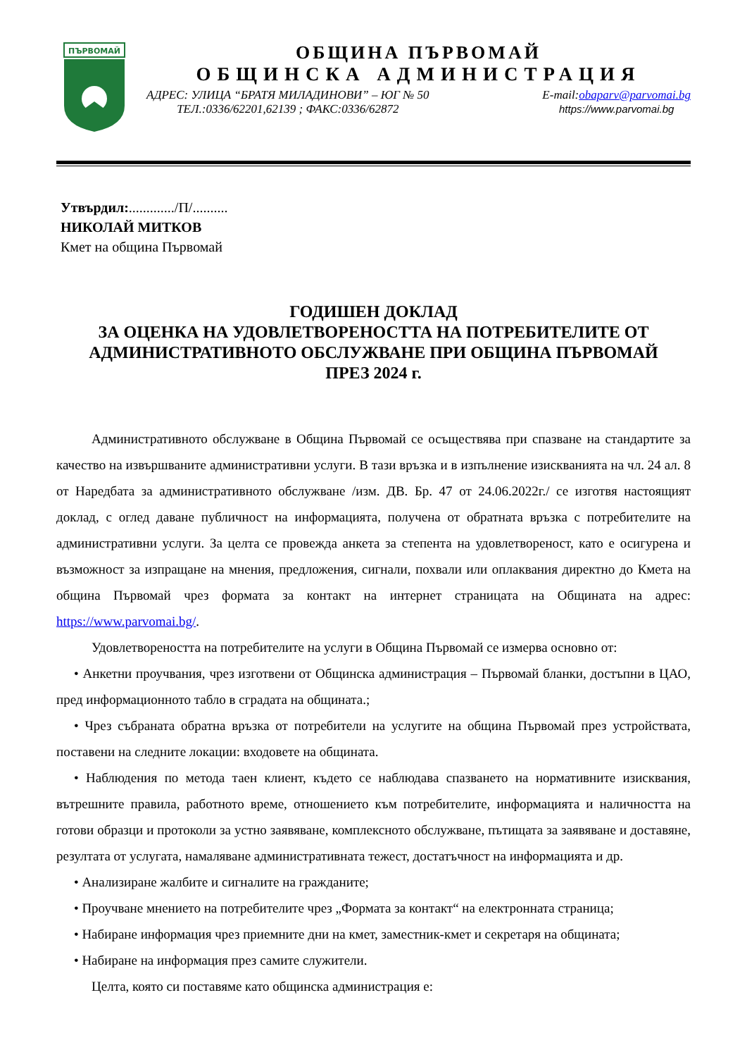ПЪРВОМАЙ
ОБЩИНА ПЪРВОМАЙ
ОБЩИНСКА АДМИНИСТРАЦИЯ
АДРЕС: УЛИЦА “БРАТЯ МИЛАДИНОВИ” – ЮГ № 50
ТЕЛ.:0336/62201,62139 ; ФАКС:0336/62872
E-mail:obaparv@parvomai.bg
https://www.parvomai.bg
Утвърдил:............./П/..........
НИКОЛАЙ МИТКОВ
Кмет на община Първомай
ГОДИШЕН ДОКЛАД
ЗА ОЦЕНКА НА УДОВЛЕТВОРЕНОСТТА НА ПОТРЕБИТЕЛИТЕ ОТ АДМИНИСТРАТИВНОТО ОБСЛУЖВАНЕ ПРИ ОБЩИНА ПЪРВОМАЙ
ПРЕЗ 2024 г.
Административното обслужване в Община Първомай се осъществява при спазване на стандартите за качество на извършваните административни услуги. В тази връзка и в изпълнение изискванията на чл. 24 ал. 8 от Наредбата за административното обслужване /изм. ДВ. Бр. 47 от 24.06.2022г./ се изготвя настоящият доклад, с оглед даване публичност на информацията, получена от обратната връзка с потребителите на административни услуги. За целта се провежда анкета за степента на удовлетвореност, като е осигурена и възможност за изпращане на мнения, предложения, сигнали, похвали или оплаквания директно до Кмета на община Първомай чрез формата за контакт на интернет страницата на Общината на адрес: https://www.parvomai.bg/.
Удовлетвореността на потребителите на услуги в Община Първомай се измерва основно от:
• Анкетни проучвания, чрез изготвени от Общинска администрация – Първомай бланки, достъпни в ЦАО, пред информационното табло в сградата на общината.;
• Чрез събраната обратна връзка от потребители на услугите на община Първомай през устройствата, поставени на следните локации: входовете на общината.
• Наблюдения по метода таен клиент, където се наблюдава спазването на нормативните изисквания, вътрешните правила, работното време, отношението към потребителите, информацията и наличността на готови образци и протоколи за устно заявяване, комплексното обслужване, пътищата за заявяване и доставяне, резултата от услугата, намаляване административната тежест, достатъчност на информацията и др.
• Анализиране жалбите и сигналите на гражданите;
• Проучване мнението на потребителите чрез „Формата за контакт“ на електронната страница;
• Набиране информация чрез приемните дни на кмет, заместник-кмет и секретаря на общината;
• Набиране на информация през самите служители.
Целта, която си поставяме като общинска администрация е: